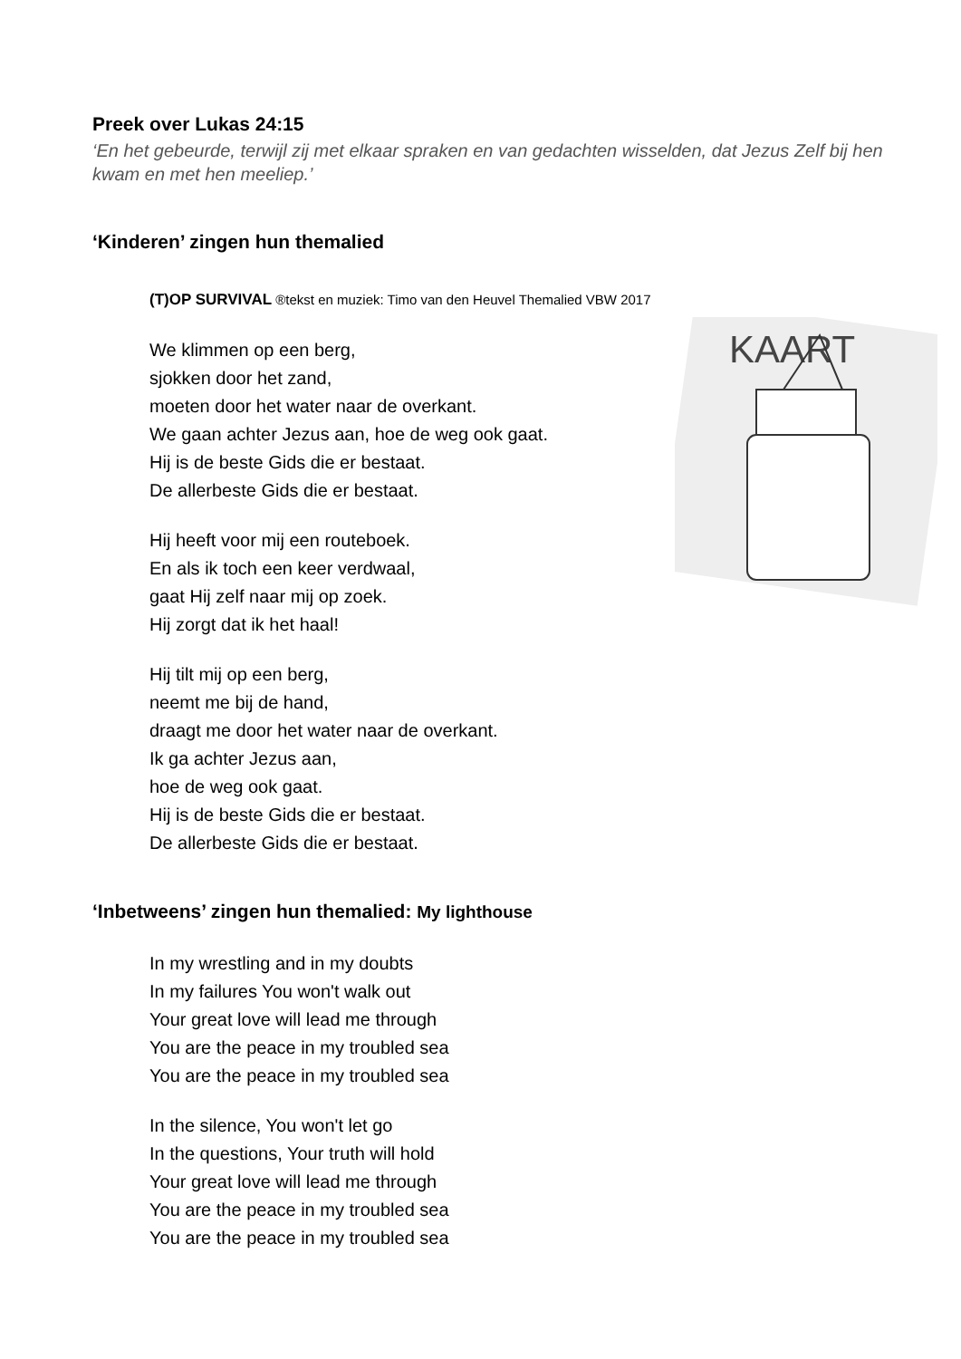Preek over Lukas 24:15
‘En het gebeurde, terwijl zij met elkaar spraken en van gedachten wisselden, dat Jezus Zelf bij hen kwam en met hen meeliep.’
‘Kinderen’ zingen hun themalied
(T)OP SURVIVAL ®tekst en muziek: Timo van den Heuvel Themalied VBW 2017
We klimmen op een berg,
sjokken door het zand,
moeten door het water naar de overkant.
We gaan achter Jezus aan, hoe de weg ook gaat.
Hij is de beste Gids die er bestaat.
De allerbeste Gids die er bestaat.
Hij heeft voor mij een routeboek.
En als ik toch een keer verdwaal,
gaat Hij zelf naar mij op zoek.
Hij zorgt dat ik het haal!
Hij tilt mij op een berg,
neemt me bij de hand,
draagt me door het water naar de overkant.
Ik ga achter Jezus aan,
hoe de weg ook gaat.
Hij is de beste Gids die er bestaat.
De allerbeste Gids die er bestaat.
‘Inbetweens’ zingen hun themalied: My lighthouse
In my wrestling and in my doubts
In my failures You won't walk out
Your great love will lead me through
You are the peace in my troubled sea
You are the peace in my troubled sea
In the silence, You won't let go
In the questions, Your truth will hold
Your great love will lead me through
You are the peace in my troubled sea
You are the peace in my troubled sea
KAART